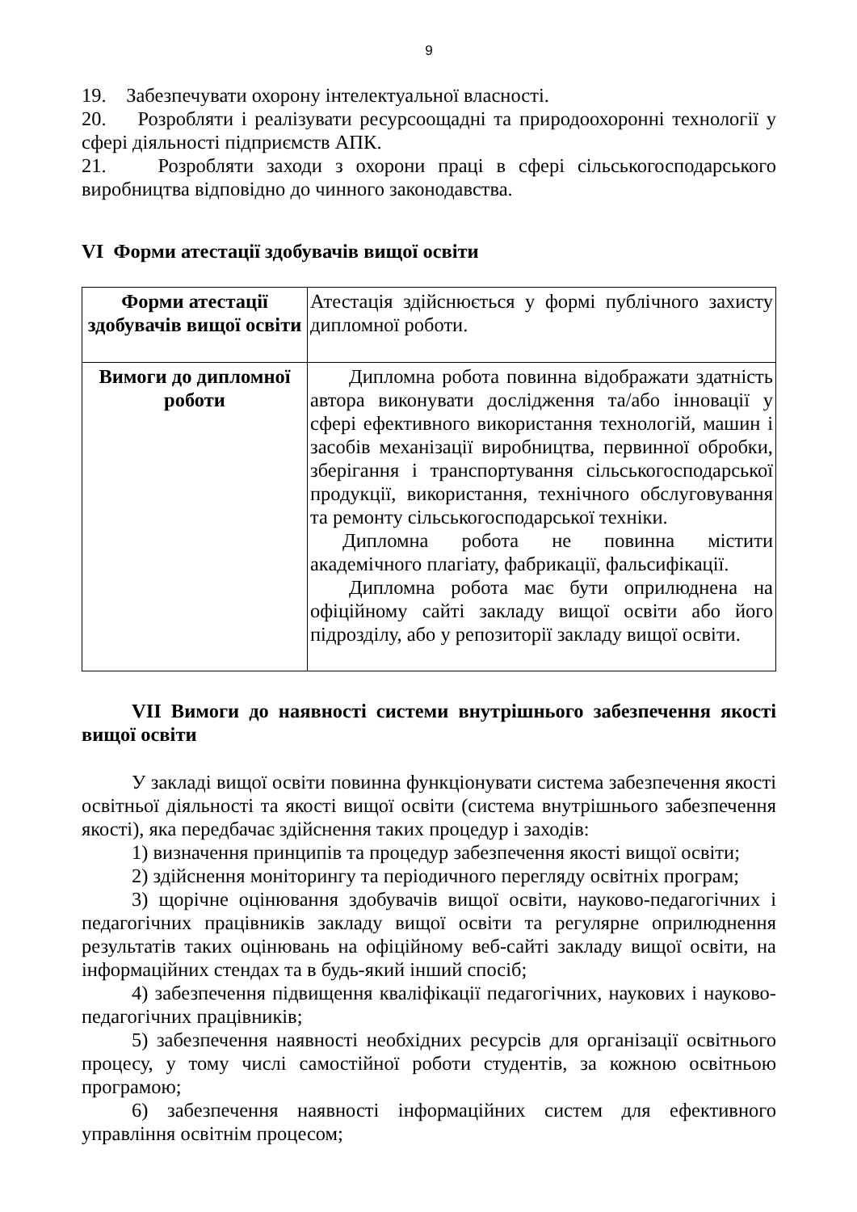9
19. Забезпечувати охорону інтелектуальної власності.
20. Розробляти і реалізувати ресурсоощадні та природоохоронні технології у сфері діяльності підприємств АПК.
21. Розробляти заходи з охорони праці в сфері сільськогосподарського виробництва відповідно до чинного законодавства.
VI Форми атестації здобувачів вищої освіти
| Форми атестації здобувачів вищої освіти | Атестація здійснюється у формі публічного захисту дипломної роботи. |
| Вимоги до дипломної роботи | Дипломна робота повинна відображати здатність автора виконувати дослідження та/або інновації у сфері ефективного використання технологій, машин і засобів механізації виробництва, первинної обробки, зберігання і транспортування сільськогосподарської продукції, використання, технічного обслуговування та ремонту сільськогосподарської техніки. Дипломна робота не повинна містити академічного плагіату, фабрикації, фальсифікації. Дипломна робота має бути оприлюднена на офіційному сайті закладу вищої освіти або його підрозділу, або у репозиторії закладу вищої освіти. |
VII Вимоги до наявності системи внутрішнього забезпечення якості вищої освіти
У закладі вищої освіти повинна функціонувати система забезпечення якості освітньої діяльності та якості вищої освіти (система внутрішнього забезпечення якості), яка передбачає здійснення таких процедур і заходів:
1) визначення принципів та процедур забезпечення якості вищої освіти;
2) здійснення моніторингу та періодичного перегляду освітніх програм;
3) щорічне оцінювання здобувачів вищої освіти, науково-педагогічних і педагогічних працівників закладу вищої освіти та регулярне оприлюднення результатів таких оцінювань на офіційному веб-сайті закладу вищої освіти, на інформаційних стендах та в будь-який інший спосіб;
4) забезпечення підвищення кваліфікації педагогічних, наукових і науково-педагогічних працівників;
5) забезпечення наявності необхідних ресурсів для організації освітнього процесу, у тому числі самостійної роботи студентів, за кожною освітньою програмою;
6) забезпечення наявності інформаційних систем для ефективного управління освітнім процесом;